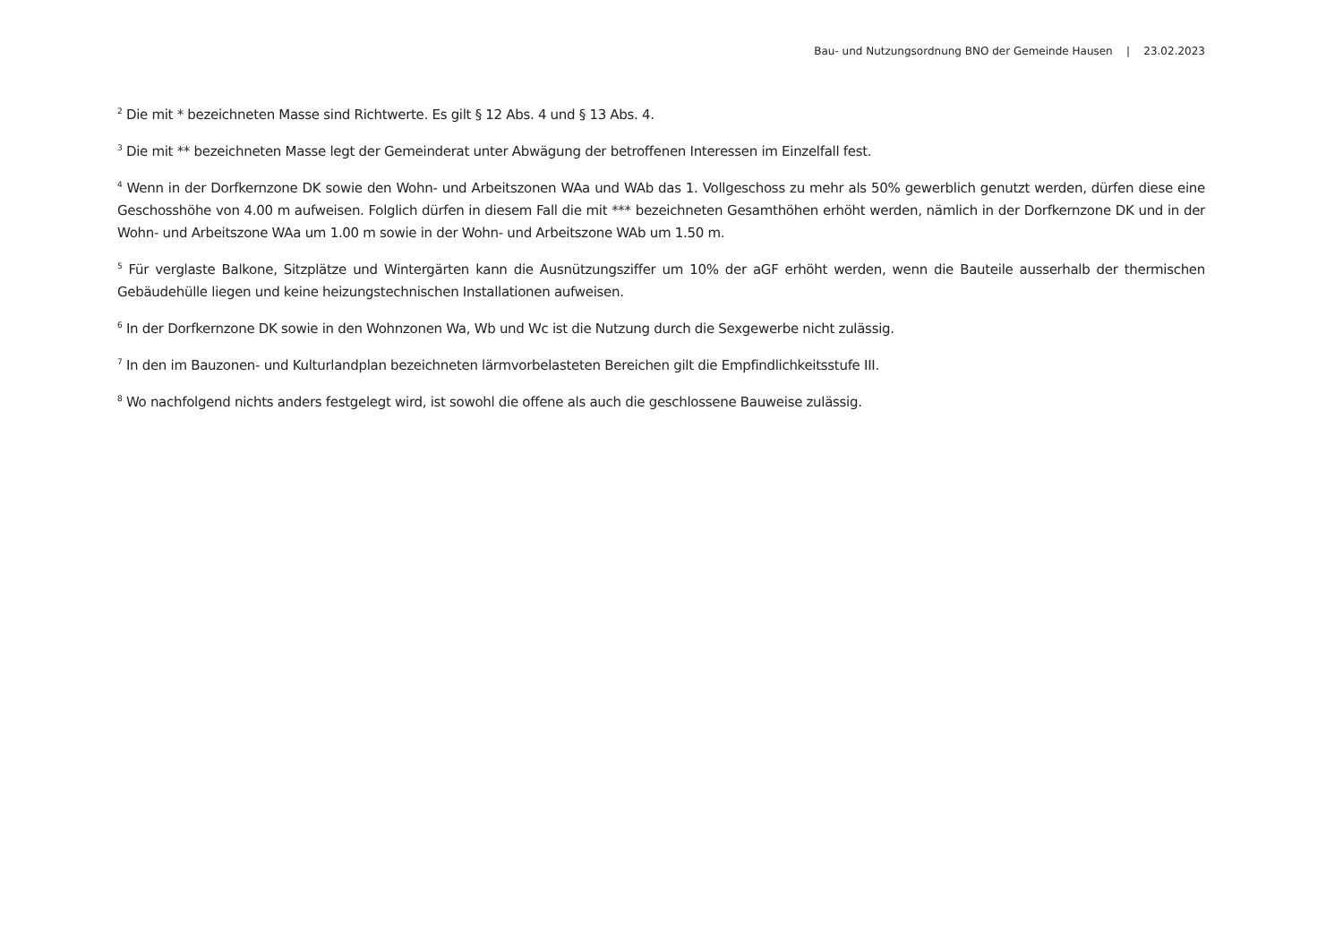Bau- und Nutzungsordnung BNO der Gemeinde Hausen | 23.02.2023
<sup>2</sup> Die mit * bezeichneten Masse sind Richtwerte. Es gilt § 12 Abs. 4 und § 13 Abs. 4.
<sup>3</sup> Die mit ** bezeichneten Masse legt der Gemeinderat unter Abwägung der betroffenen Interessen im Einzelfall fest.
<sup>4</sup> Wenn in der Dorfkernzone DK sowie den Wohn- und Arbeitszonen WAa und WAb das 1. Vollgeschoss zu mehr als 50% gewerblich genutzt werden, dürfen diese eine Geschosshöhe von 4.00 m aufweisen. Folglich dürfen in diesem Fall die mit *** bezeichneten Gesamthöhen erhöht werden, nämlich in der Dorfkernzone DK und in der Wohn- und Arbeitszone WAa um 1.00 m sowie in der Wohn- und Arbeitszone WAb um 1.50 m.
<sup>5</sup> Für verglaste Balkone, Sitzplätze und Wintergärten kann die Ausnützungsziffer um 10% der aGF erhöht werden, wenn die Bauteile ausserhalb der thermischen Gebäudehülle liegen und keine heizungstechnischen Installationen aufweisen.
<sup>6</sup> In der Dorfkernzone DK sowie in den Wohnzonen Wa, Wb und Wc ist die Nutzung durch die Sexgewerbe nicht zulässig.
<sup>7</sup> In den im Bauzonen- und Kulturlandplan bezeichneten lärmvorbelasteten Bereichen gilt die Empfindlichkeitsstufe III.
<sup>8</sup> Wo nachfolgend nichts anders festgelegt wird, ist sowohl die offene als auch die geschlossene Bauweise zulässig.